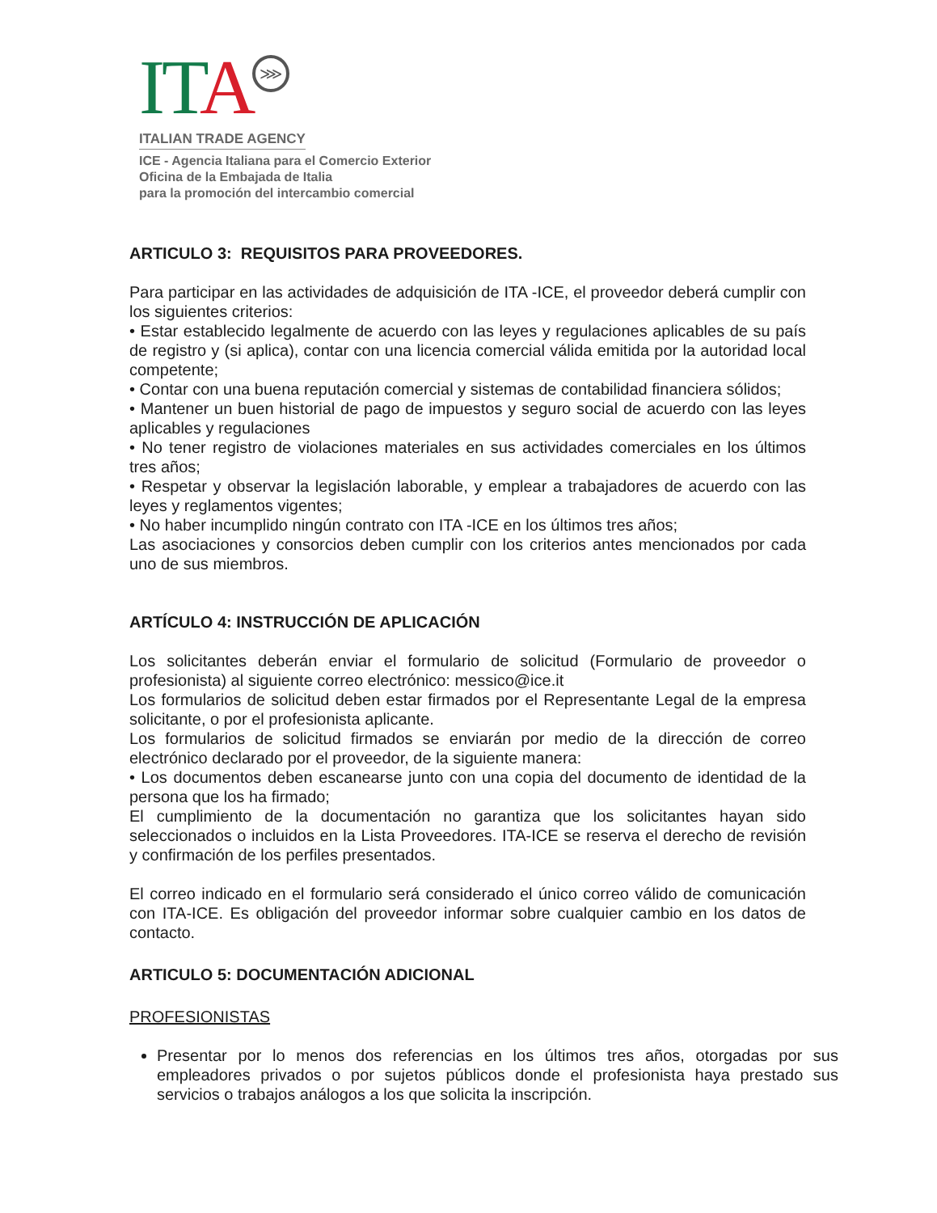ITA ⋙
ITALIAN TRADE AGENCY
ICE - Agencia Italiana para el Comercio Exterior
Oficina de la Embajada de Italia
para la promoción del intercambio comercial
ARTICULO 3: REQUISITOS PARA PROVEEDORES.
Para participar en las actividades de adquisición de ITA -ICE, el proveedor deberá cumplir con los siguientes criterios:
• Estar establecido legalmente de acuerdo con las leyes y regulaciones aplicables de su país de registro y (si aplica), contar con una licencia comercial válida emitida por la autoridad local competente;
• Contar con una buena reputación comercial y sistemas de contabilidad financiera sólidos;
• Mantener un buen historial de pago de impuestos y seguro social de acuerdo con las leyes aplicables y regulaciones
• No tener registro de violaciones materiales en sus actividades comerciales en los últimos tres años;
• Respetar y observar la legislación laborable, y emplear a trabajadores de acuerdo con las leyes y reglamentos vigentes;
• No haber incumplido ningún contrato con ITA -ICE en los últimos tres años;
Las asociaciones y consorcios deben cumplir con los criterios antes mencionados por cada uno de sus miembros.
ARTÍCULO 4: INSTRUCCIÓN DE APLICACIÓN
Los solicitantes deberán enviar el formulario de solicitud (Formulario de proveedor o profesionista) al siguiente correo electrónico: messico@ice.it
Los formularios de solicitud deben estar firmados por el Representante Legal de la empresa solicitante, o por el profesionista aplicante.
Los formularios de solicitud firmados se enviarán por medio de la dirección de correo electrónico declarado por el proveedor, de la siguiente manera:
• Los documentos deben escanearse junto con una copia del documento de identidad de la persona que los ha firmado;
El cumplimiento de la documentación no garantiza que los solicitantes hayan sido seleccionados o incluidos en la Lista Proveedores. ITA-ICE se reserva el derecho de revisión y confirmación de los perfiles presentados.
El correo indicado en el formulario será considerado el único correo válido de comunicación con ITA-ICE. Es obligación del proveedor informar sobre cualquier cambio en los datos de contacto.
ARTICULO 5: DOCUMENTACIÓN ADICIONAL
PROFESIONISTAS
Presentar por lo menos dos referencias en los últimos tres años, otorgadas por sus empleadores privados o por sujetos públicos donde el profesionista haya prestado sus servicios o trabajos análogos a los que solicita la inscripción.